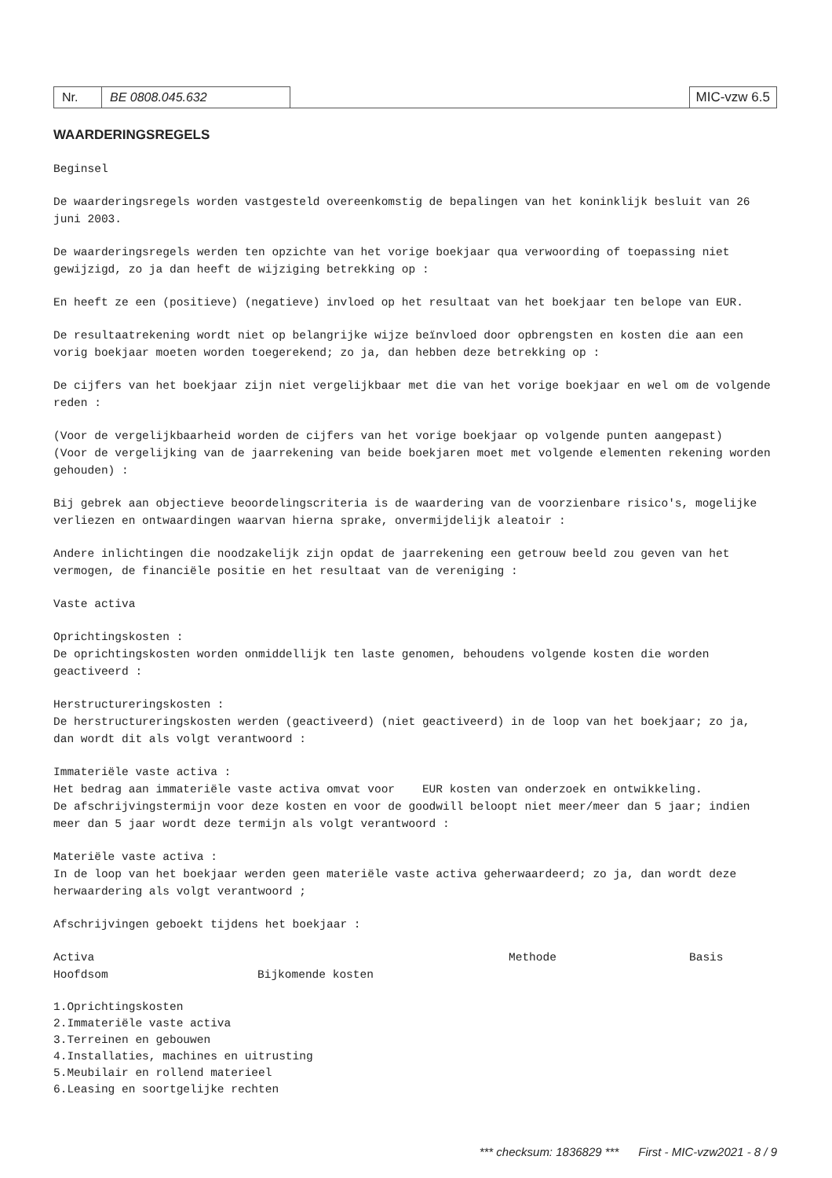Nr. BE 0808.045.632 MIC-vzw 6.5
WAARDERINGSREGELS
Beginsel
De waarderingsregels worden vastgesteld overeenkomstig de bepalingen van het koninklijk besluit van 26 juni 2003.
De waarderingsregels werden ten opzichte van het vorige boekjaar qua verwoording of toepassing niet gewijzigd, zo ja dan heeft de wijziging betrekking op :
En heeft ze een (positieve) (negatieve) invloed op het resultaat van het boekjaar ten belope van EUR.
De resultaatrekening wordt niet op belangrijke wijze beïnvloed door opbrengsten en kosten die aan een vorig boekjaar moeten worden toegerekend; zo ja, dan hebben deze betrekking op :
De cijfers van het boekjaar zijn niet vergelijkbaar met die van het vorige boekjaar en wel om de volgende reden :
(Voor de vergelijkbaarheid worden de cijfers van het vorige boekjaar op volgende punten aangepast)
(Voor de vergelijking van de jaarrekening van beide boekjaren moet met volgende elementen rekening worden gehouden) :
Bij gebrek aan objectieve beoordelingscriteria is de waardering van de voorzienbare risico's, mogelijke verliezen en ontwaardingen waarvan hierna sprake, onvermijdelijk aleatoir :
Andere inlichtingen die noodzakelijk zijn opdat de jaarrekening een getrouw beeld zou geven van het vermogen, de financiële positie en het resultaat van de vereniging :
Vaste activa
Oprichtingskosten :
De oprichtingskosten worden onmiddellijk ten laste genomen, behoudens volgende kosten die worden geactiveerd :
Herstructureringskosten :
De herstructureringskosten werden (geactiveerd) (niet geactiveerd) in de loop van het boekjaar; zo ja, dan wordt dit als volgt verantwoord :
Immateriële vaste activa :
Het bedrag aan immateriële vaste activa omvat voor EUR kosten van onderzoek en ontwikkeling.
De afschrijvingstermijn voor deze kosten en voor de goodwill beloopt niet meer/meer dan 5 jaar; indien meer dan 5 jaar wordt deze termijn als volgt verantwoord :
Materiële vaste activa :
In de loop van het boekjaar werden geen materiële vaste activa geherwaardeerd; zo ja, dan wordt deze herwaardering als volgt verantwoord ;
Afschrijvingen geboekt tijdens het boekjaar :
Activa Methode Basis
Hoofdsom Bijkomende kosten
1.Oprichtingskosten
2.Immateriële vaste activa
3.Terreinen en gebouwen
4.Installaties, machines en uitrusting
5.Meubilair en rollend materieel
6.Leasing en soortgelijke rechten
*** checksum: 1836829 *** First - MIC-vzw2021 - 8 / 9